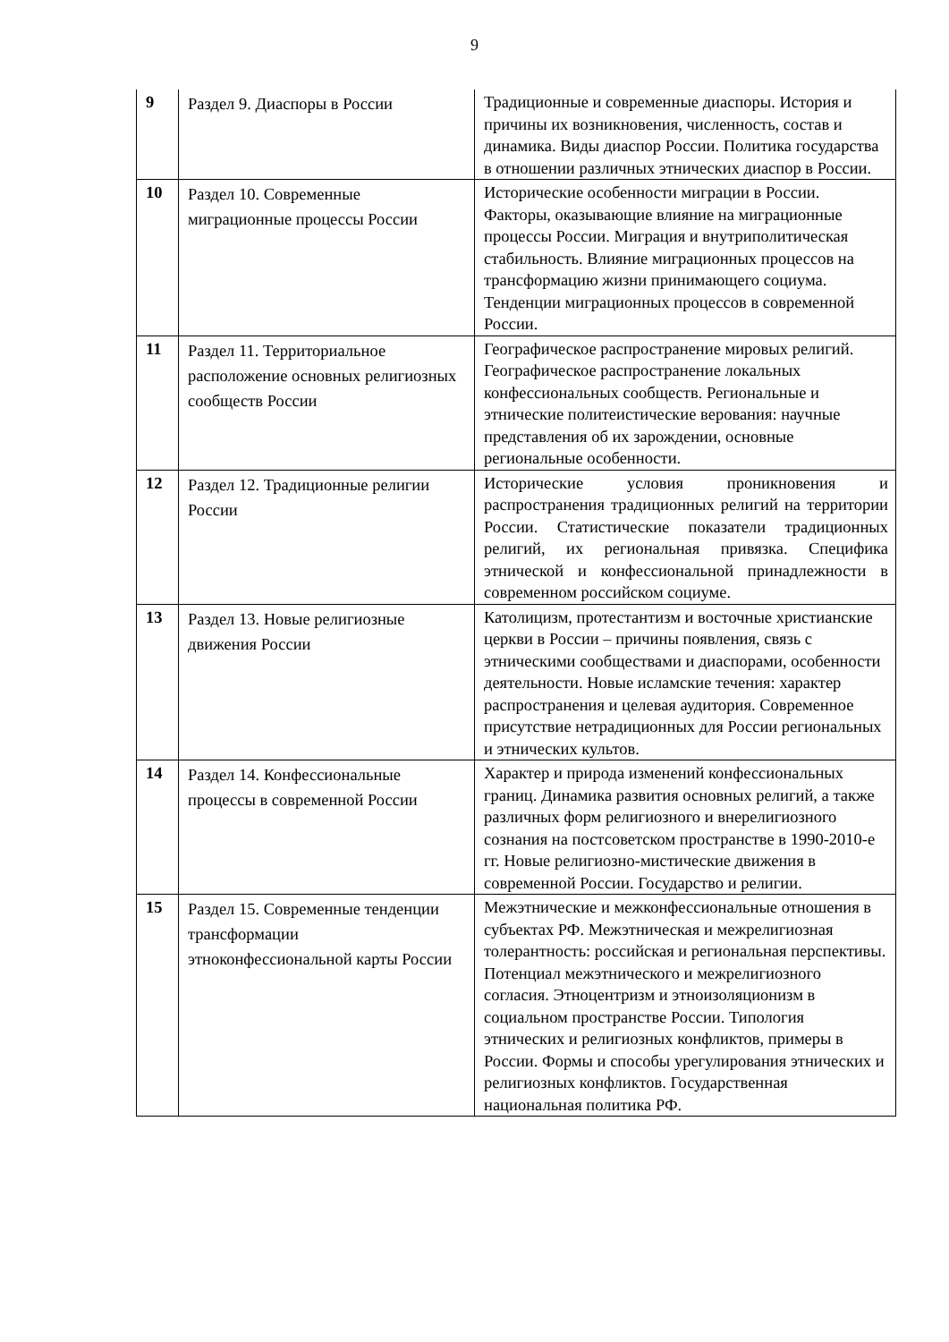9
| 9 | Раздел 9. Диаспоры в России | Традиционные и современные диаспоры. История и причины их возникновения, численность, состав и динамика. Виды диаспор России. Политика государства в отношении различных этнических диаспор в России. |
| 10 | Раздел 10. Современные миграционные процессы России | Исторические особенности миграции в России. Факторы, оказывающие влияние на миграционные процессы России. Миграция и внутриполитическая стабильность. Влияние миграционных процессов на трансформацию жизни принимающего социума. Тенденции миграционных процессов в современной России. |
| 11 | Раздел 11. Территориальное расположение основных религиозных сообществ России | Географическое распространение мировых религий. Географическое распространение локальных конфессиональных сообществ. Региональные и этнические политеистические верования: научные представления об их зарождении, основные региональные особенности. |
| 12 | Раздел 12. Традиционные религии России | Исторические условия проникновения и распространения традиционных религий на территории России. Статистические показатели традиционных религий, их региональная привязка. Специфика этнической и конфессиональной принадлежности в современном российском социуме. |
| 13 | Раздел 13. Новые религиозные движения России | Католицизм, протестантизм и восточные христианские церкви в России – причины появления, связь с этническими сообществами и диаспорами, особенности деятельности. Новые исламские течения: характер распространения и целевая аудитория. Современное присутствие нетрадиционных для России региональных и этнических культов. |
| 14 | Раздел 14. Конфессиональные процессы в современной России | Характер и природа изменений конфессиональных границ. Динамика развития основных религий, а также различных форм религиозного и внерелигиозного сознания на постсоветском пространстве в 1990-2010-е гг. Новые религиозно-мистические движения в современной России. Государство и религии. |
| 15 | Раздел 15. Современные тенденции трансформации этноконфессиональной карты России | Межэтнические и межконфессиональные отношения в субъектах РФ. Межэтническая и межрелигиозная толерантность: российская и региональная перспективы. Потенциал межэтнического и межрелигиозного согласия. Этноцентризм и этноизоляционизм в социальном пространстве России. Типология этнических и религиозных конфликтов, примеры в России. Формы и способы урегулирования этнических и религиозных конфликтов. Государственная национальная политика РФ. |